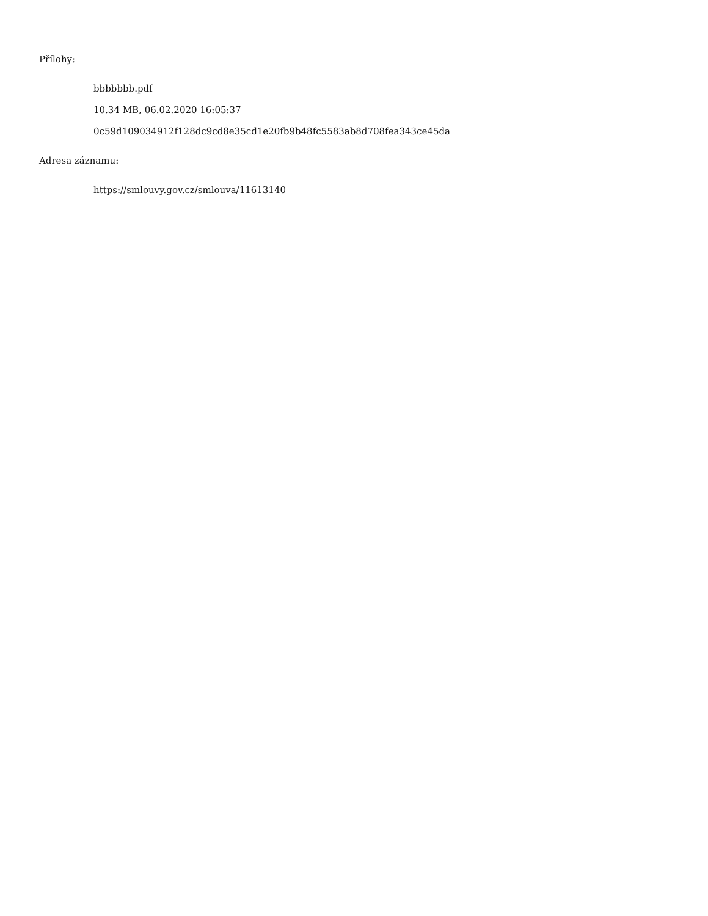Přílohy:
bbbbbbb.pdf
10.34 MB, 06.02.2020 16:05:37
0c59d109034912f128dc9cd8e35cd1e20fb9b48fc5583ab8d708fea343ce45da
Adresa záznamu:
https://smlouvy.gov.cz/smlouva/11613140